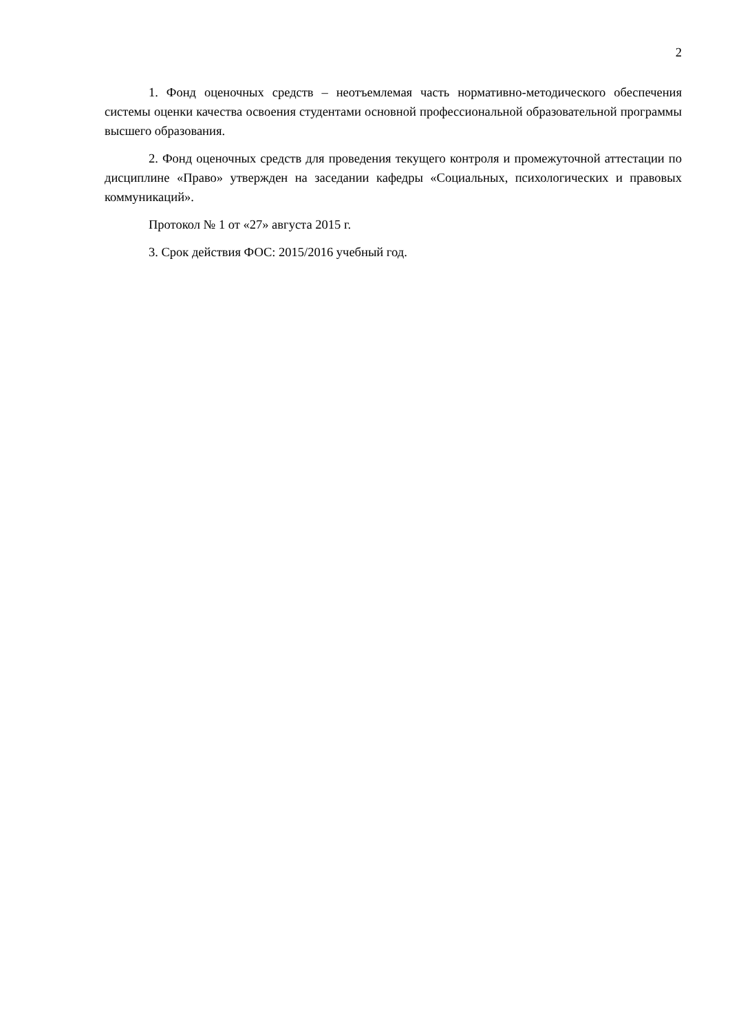2
1. Фонд оценочных средств – неотъемлемая часть нормативно-методического обеспечения системы оценки качества освоения студентами основной профессиональной образовательной программы высшего образования.
2. Фонд оценочных средств для проведения текущего контроля и промежуточной аттестации по дисциплине «Право» утвержден на заседании кафедры «Социальных, психологических и правовых коммуникаций».
Протокол № 1 от «27» августа 2015 г.
3. Срок действия ФОС: 2015/2016 учебный год.